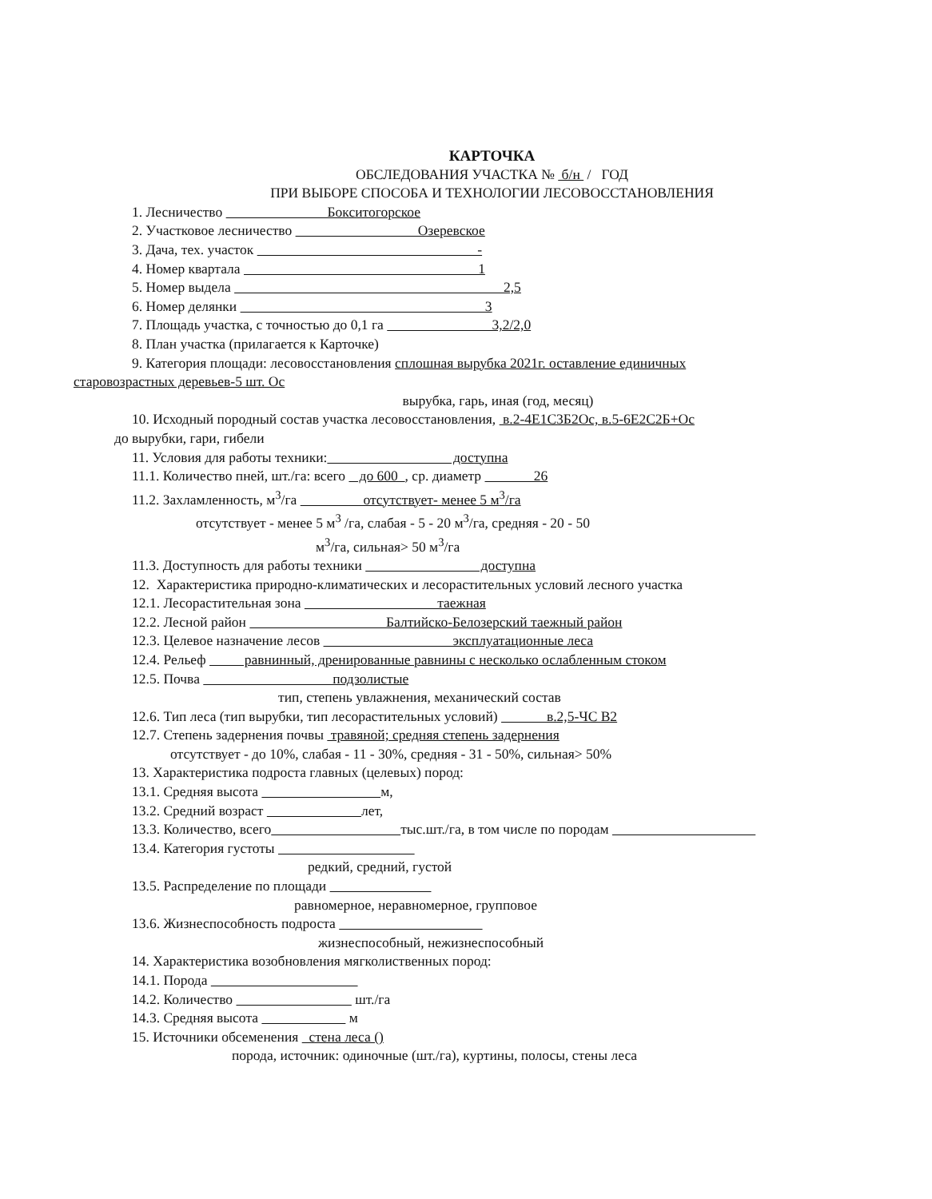КАРТОЧКА
ОБСЛЕДОВАНИЯ УЧАСТКА № б/н / ГОД
ПРИ ВЫБОРЕ СПОСОБА И ТЕХНОЛОГИИ ЛЕСОВОССТАНОВЛЕНИЯ
1. Лесничество Бокситогорское
2. Участковое лесничество Озеревское
3. Дача, тех. участок -
4. Номер квартала 1
5. Номер выдела 2,5
6. Номер делянки 3
7. Площадь участка, с точностью до 0,1 га 3,2/2,0
8. План участка (прилагается к Карточке)
9. Категория площади: лесовосстановления сплошная вырубка 2021г. оставление единичных
старовозрастных деревьев-5 шт. Ос
вырубка, гарь, иная (год, месяц)
10. Исходный породный состав участка лесовосстановления, в.2-4Е1С3Б2Ос, в.5-6Е2С2Б+Ос
до вырубки, гари, гибели
11. Условия для работы техники: доступна
11.1. Количество пней, шт./га: всего до 600 , ср. диаметр 26
11.2. Захламленность, м<sup>3</sup>/га отсутствует- менее 5 м<sup>3</sup>/га
отсутствует - менее 5 м<sup>3</sup> /га, слабая - 5 - 20 м<sup>3</sup>/га, средняя - 20 - 50
м<sup>3</sup>/га, сильная> 50 м<sup>3</sup>/га
11.3. Доступность для работы техники доступна
12. Характеристика природно-климатических и лесорастительных условий лесного участка
12.1. Лесорастительная зона таежная
12.2. Лесной район Балтийско-Белозерский таежный район
12.3. Целевое назначение лесов эксплуатационные леса
12.4. Рельеф равнинный, дренированные равнины с несколько ослабленным стоком
12.5. Почва подзолистые
тип, степень увлажнения, механический состав
12.6. Тип леса (тип вырубки, тип лесорастительных условий) в.2,5-ЧС В2
12.7. Степень задернения почвы травяной; средняя степень задернения
отсутствует - до 10%, слабая - 11 - 30%, средняя - 31 - 50%, сильная> 50%
13. Характеристика подроста главных (целевых) пород:
13.1. Средняя высота м,
13.2. Средний возраст лет,
13.3. Количество, всего тыс.шт./га, в том числе по породам
13.4. Категория густоты
редкий, средний, густой
13.5. Распределение по площади
равномерное, неравномерное, групповое
13.6. Жизнеспособность подроста
жизнеспособный, нежизнеспособный
14. Характеристика возобновления мягколиственных пород:
14.1. Порода
14.2. Количество шт./га
14.3. Средняя высота м
15. Источники обсеменения стена леса ()
порода, источник: одиночные (шт./га), куртины, полосы, стены леса